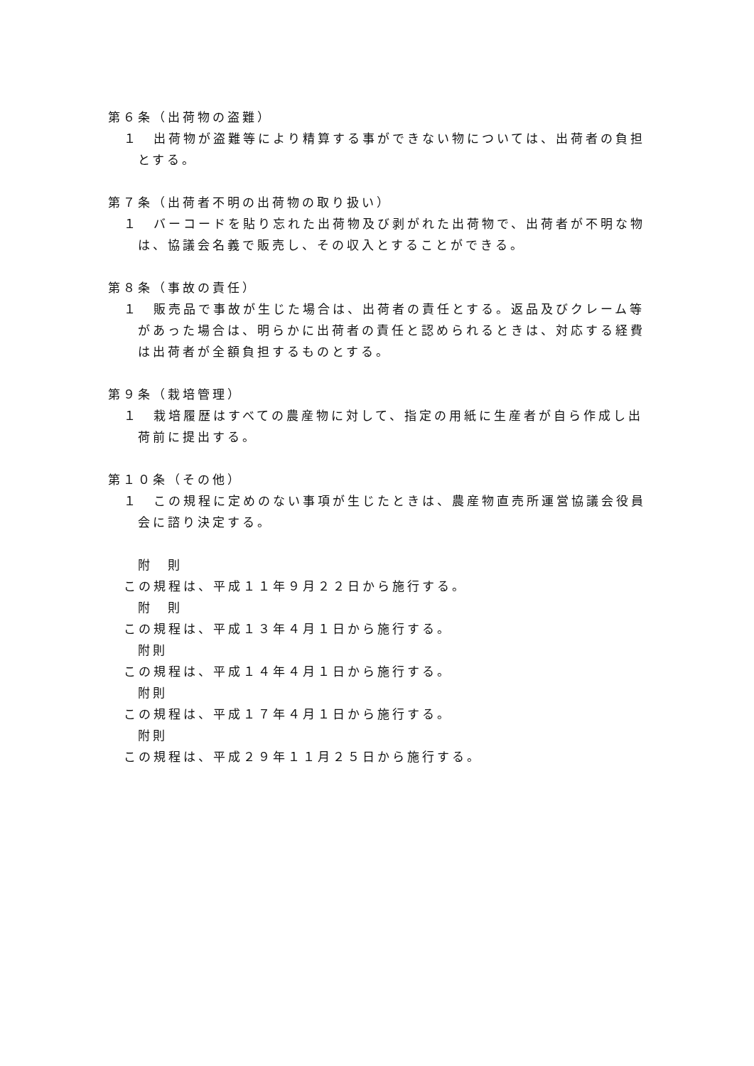第６条（出荷物の盗難）
１　出荷物が盗難等により精算する事ができない物については、出荷者の負担とする。
第７条（出荷者不明の出荷物の取り扱い）
１　バーコードを貼り忘れた出荷物及び剥がれた出荷物で、出荷者が不明な物は、協議会名義で販売し、その収入とすることができる。
第８条（事故の責任）
１　販売品で事故が生じた場合は、出荷者の責任とする。返品及びクレーム等があった場合は、明らかに出荷者の責任と認められるときは、対応する経費は出荷者が全額負担するものとする。
第９条（栽培管理）
１　栽培履歴はすべての農産物に対して、指定の用紙に生産者が自ら作成し出荷前に提出する。
第１０条（その他）
１　この規程に定めのない事項が生じたときは、農産物直売所運営協議会役員会に諮り決定する。
附　則
この規程は、平成１１年９月２２日から施行する。
附　則
この規程は、平成１３年４月１日から施行する。
附則
この規程は、平成１４年４月１日から施行する。
附則
この規程は、平成１７年４月１日から施行する。
附則
この規程は、平成２９年１１月２５日から施行する。